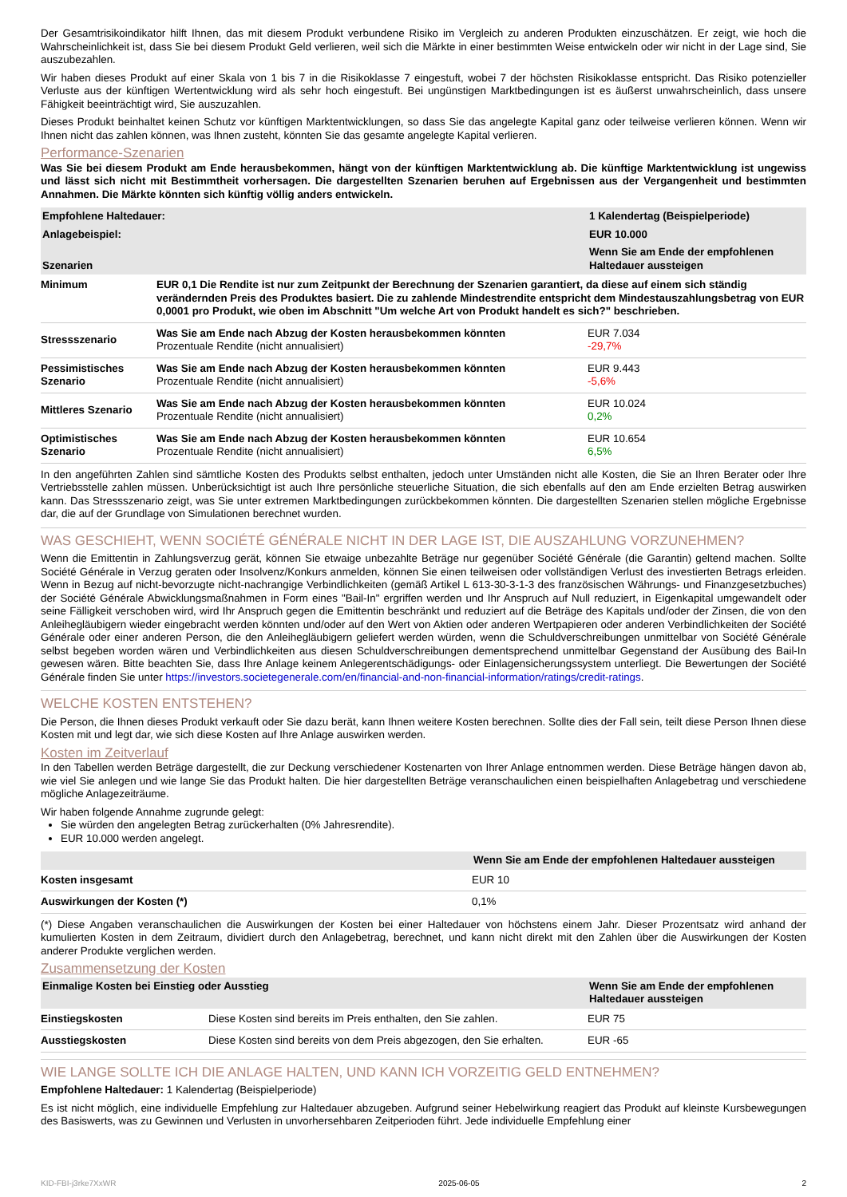Der Gesamtrisikoindikator hilft Ihnen, das mit diesem Produkt verbundene Risiko im Vergleich zu anderen Produkten einzuschätzen. Er zeigt, wie hoch die Wahrscheinlichkeit ist, dass Sie bei diesem Produkt Geld verlieren, weil sich die Märkte in einer bestimmten Weise entwickeln oder wir nicht in der Lage sind, Sie auszubezahlen.
Wir haben dieses Produkt auf einer Skala von 1 bis 7 in die Risikoklasse 7 eingestuft, wobei 7 der höchsten Risikoklasse entspricht. Das Risiko potenzieller Verluste aus der künftigen Wertentwicklung wird als sehr hoch eingestuft. Bei ungünstigen Marktbedingungen ist es äußerst unwahrscheinlich, dass unsere Fähigkeit beeinträchtigt wird, Sie auszuzahlen.
Dieses Produkt beinhaltet keinen Schutz vor künftigen Marktentwicklungen, so dass Sie das angelegte Kapital ganz oder teilweise verlieren können. Wenn wir Ihnen nicht das zahlen können, was Ihnen zusteht, könnten Sie das gesamte angelegte Kapital verlieren.
Performance-Szenarien
Was Sie bei diesem Produkt am Ende herausbekommen, hängt von der künftigen Marktentwicklung ab. Die künftige Marktentwicklung ist ungewiss und lässt sich nicht mit Bestimmtheit vorhersagen. Die dargestellten Szenarien beruhen auf Ergebnissen aus der Vergangenheit und bestimmten Annahmen. Die Märkte könnten sich künftig völlig anders entwickeln.
| Empfohlene Haltedauer: | | 1 Kalendertag (Beispielperiode) |
| Anlagebeispiel: | | EUR 10.000 |
| Szenarien | | Wenn Sie am Ende der empfohlenen Haltedauer aussteigen |
| Minimum | EUR 0,1 Die Rendite ist nur zum Zeitpunkt der Berechnung der Szenarien garantiert, da diese auf einem sich ständig verändernden Preis des Produktes basiert. Die zu zahlende Mindestrendite entspricht dem Mindestauszahlungsbetrag von EUR 0,0001 pro Produkt, wie oben im Abschnitt "Um welche Art von Produkt handelt es sich?" beschrieben. | |
| Stressszenario | Was Sie am Ende nach Abzug der Kosten herausbekommen könnten Prozentuale Rendite (nicht annualisiert) | EUR 7.034 -29,7% |
| Pessimistisches Szenario | Was Sie am Ende nach Abzug der Kosten herausbekommen könnten Prozentuale Rendite (nicht annualisiert) | EUR 9.443 -5,6% |
| Mittleres Szenario | Was Sie am Ende nach Abzug der Kosten herausbekommen könnten Prozentuale Rendite (nicht annualisiert) | EUR 10.024 0,2% |
| Optimistisches Szenario | Was Sie am Ende nach Abzug der Kosten herausbekommen könnten Prozentuale Rendite (nicht annualisiert) | EUR 10.654 6,5% |
In den angeführten Zahlen sind sämtliche Kosten des Produkts selbst enthalten, jedoch unter Umständen nicht alle Kosten, die Sie an Ihren Berater oder Ihre Vertriebsstelle zahlen müssen. Unberücksichtigt ist auch Ihre persönliche steuerliche Situation, die sich ebenfalls auf den am Ende erzielten Betrag auswirken kann. Das Stressszenario zeigt, was Sie unter extremen Marktbedingungen zurückbekommen könnten. Die dargestellten Szenarien stellen mögliche Ergebnisse dar, die auf der Grundlage von Simulationen berechnet wurden.
WAS GESCHIEHT, WENN SOCIÉTÉ GÉNÉRALE NICHT IN DER LAGE IST, DIE AUSZAHLUNG VORZUNEHMEN?
Wenn die Emittentin in Zahlungsverzug gerät, können Sie etwaige unbezahlte Beträge nur gegenüber Société Générale (die Garantin) geltend machen. Sollte Société Générale in Verzug geraten oder Insolvenz/Konkurs anmelden, können Sie einen teilweisen oder vollständigen Verlust des investierten Betrags erleiden. Wenn in Bezug auf nicht-bevorzugte nicht-nachrangige Verbindlichkeiten (gemäß Artikel L 613-30-3-1-3 des französischen Währungs- und Finanzgesetzbuches) der Société Générale Abwicklungsmaßnahmen in Form eines "Bail-In" ergriffen werden und Ihr Anspruch auf Null reduziert, in Eigenkapital umgewandelt oder seine Fälligkeit verschoben wird, wird Ihr Anspruch gegen die Emittentin beschränkt und reduziert auf die Beträge des Kapitals und/oder der Zinsen, die von den Anleihegläubigern wieder eingebracht werden könnten und/oder auf den Wert von Aktien oder anderen Wertpapieren oder anderen Verbindlichkeiten der Société Générale oder einer anderen Person, die den Anleihegläubigern geliefert werden würden, wenn die Schuldverschreibungen unmittelbar von Société Générale selbst begeben worden wären und Verbindlichkeiten aus diesen Schuldverschreibungen dementsprechend unmittelbar Gegenstand der Ausübung des Bail-In gewesen wären. Bitte beachten Sie, dass Ihre Anlage keinem Anlegerentschädigungs- oder Einlagensicherungssystem unterliegt. Die Bewertungen der Société Générale finden Sie unter https://investors.societegenerale.com/en/financial-and-non-financial-information/ratings/credit-ratings.
WELCHE KOSTEN ENTSTEHEN?
Die Person, die Ihnen dieses Produkt verkauft oder Sie dazu berät, kann Ihnen weitere Kosten berechnen. Sollte dies der Fall sein, teilt diese Person Ihnen diese Kosten mit und legt dar, wie sich diese Kosten auf Ihre Anlage auswirken werden.
Kosten im Zeitverlauf
In den Tabellen werden Beträge dargestellt, die zur Deckung verschiedener Kostenarten von Ihrer Anlage entnommen werden. Diese Beträge hängen davon ab, wie viel Sie anlegen und wie lange Sie das Produkt halten. Die hier dargestellten Beträge veranschaulichen einen beispielhaften Anlagebetrag und verschiedene mögliche Anlagezeiträume.
Wir haben folgende Annahme zugrunde gelegt:
Sie würden den angelegten Betrag zurückerhalten (0% Jahresrendite).
EUR 10.000 werden angelegt.
| | Wenn Sie am Ende der empfohlenen Haltedauer aussteigen |
| Kosten insgesamt | EUR 10 |
| Auswirkungen der Kosten (*) | 0,1% |
(*) Diese Angaben veranschaulichen die Auswirkungen der Kosten bei einer Haltedauer von höchstens einem Jahr. Dieser Prozentsatz wird anhand der kumulierten Kosten in dem Zeitraum, dividiert durch den Anlagebetrag, berechnet, und kann nicht direkt mit den Zahlen über die Auswirkungen der Kosten anderer Produkte verglichen werden.
Zusammensetzung der Kosten
| Einmalige Kosten bei Einstieg oder Ausstieg | | Wenn Sie am Ende der empfohlenen Haltedauer aussteigen |
| Einstiegskosten | Diese Kosten sind bereits im Preis enthalten, den Sie zahlen. | EUR 75 |
| Ausstiegskosten | Diese Kosten sind bereits von dem Preis abgezogen, den Sie erhalten. | EUR -65 |
WIE LANGE SOLLTE ICH DIE ANLAGE HALTEN, UND KANN ICH VORZEITIG GELD ENTNEHMEN?
Empfohlene Haltedauer: 1 Kalendertag (Beispielperiode)
Es ist nicht möglich, eine individuelle Empfehlung zur Haltedauer abzugeben. Aufgrund seiner Hebelwirkung reagiert das Produkt auf kleinste Kursbewegungen des Basiswerts, was zu Gewinnen und Verlusten in unvorhersehbaren Zeitperioden führt. Jede individuelle Empfehlung einer
KID-FBI-j3rke7XxWR 2025-06-05 2